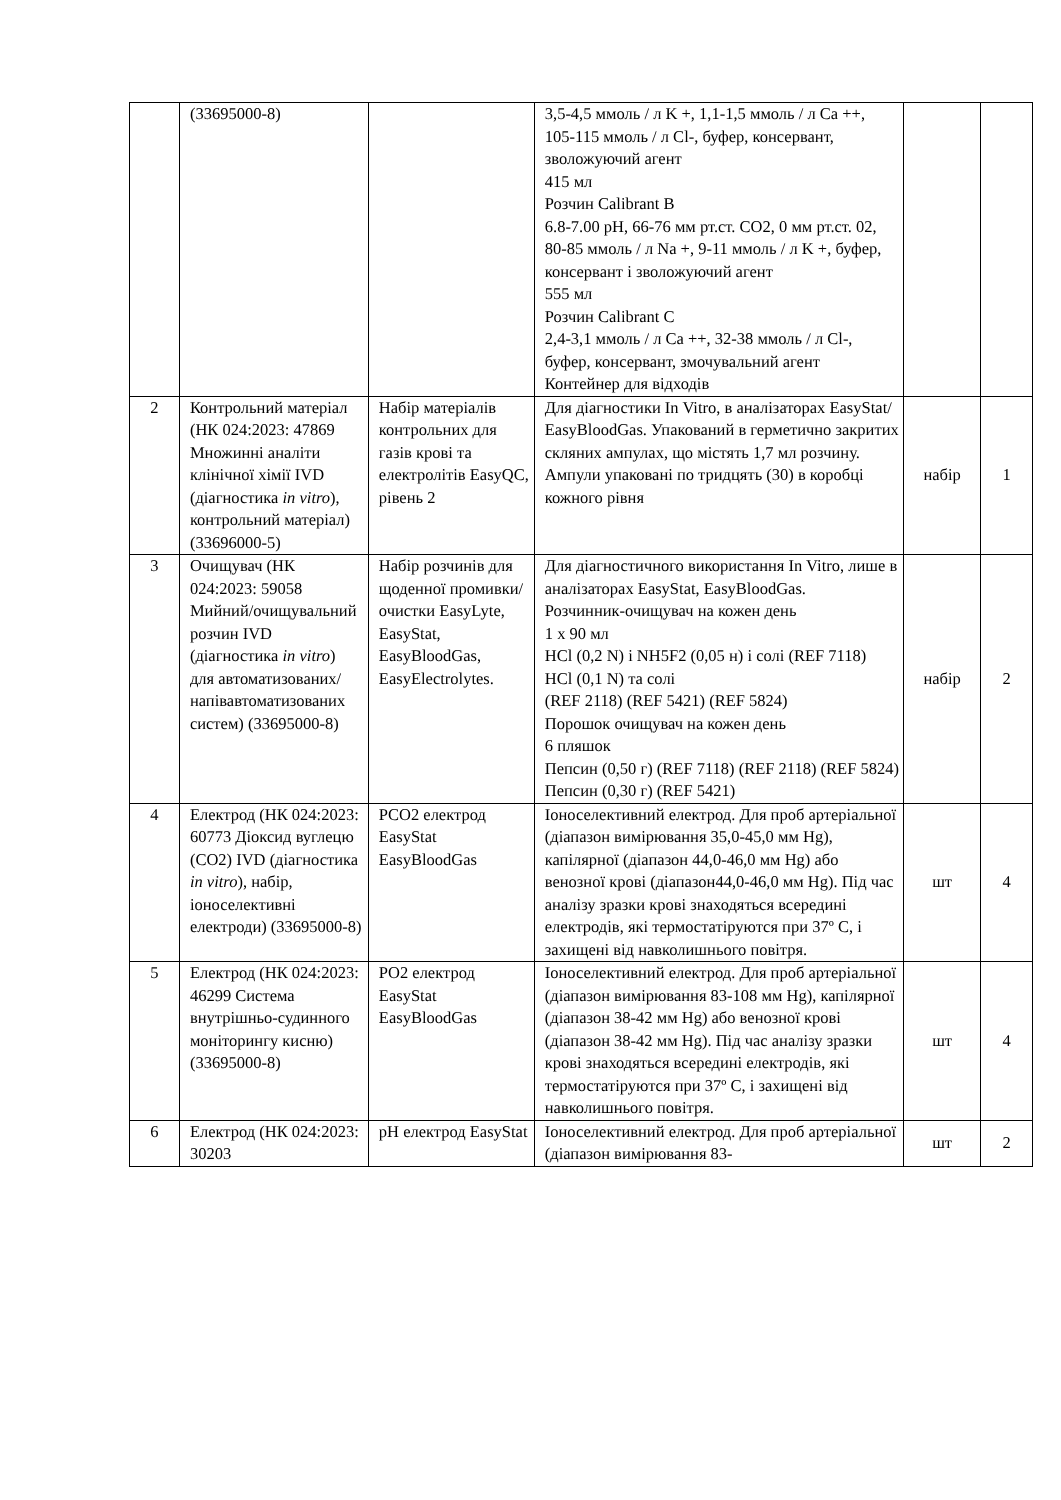| | (33695000-8) | | 3,5-4,5 ммоль / л K +, 1,1-1,5 ммоль / л Ca ++, 105-115 ммоль / л Cl-, буфер, консервант, зволожуючий агент 415 мл Розчин Calibrant B 6.8-7.00 pH, 66-76 мм рт.ст. CO2, 0 мм рт.ст. 02, 80-85 ммоль / л Na +, 9-11 ммоль / л K +, буфер, консервант і зволожуючий агент 555 мл Розчин Calibrant C 2,4-3,1 ммоль / л Ca ++, 32-38 ммоль / л Cl-, буфер, консервант, змочувальний агент Контейнер для відходів | | |
| 2 | Контрольний матеріал (НК 024:2023: 47869 Множинні аналіти клінічної хімії IVD (діагностика in vitro ), контрольний матеріал) (33696000-5) | Набір матеріалів контрольних для газів крові та електролітів EasyQC, рівень 2 | Для діагностики In Vitro, в аналізаторах EasyStat/ EasyBloodGas. Упакований в герметично закритих скляних ампулах, що містять 1,7 мл розчину. Ампули упаковані по тридцять (30) в коробці кожного рівня | набір | 1 |
| 3 | Очищувач (НК 024:2023: 59058 Мийний/очищувальний розчин IVD (діагностика in vitro ) для автоматизованих/ напівавтоматизованих систем) (33695000-8) | Набір розчинів для щоденної промивки/очистки EasyLyte, EasyStat, EasyBloodGas, EasyElectrolytes. | Для діагностичного використання In Vitro, лише в аналізаторах EasyStat, EasyBloodGas. Розчинник-очищувач на кожен день 1 x 90 мл HCl (0,2 N) і NH5F2 (0,05 н) і солі (REF 7118) HCl (0,1 N) та солі (REF 2118) (REF 5421) (REF 5824) Порошок очищувач на кожен день 6 пляшок Пепсин (0,50 г) (REF 7118) (REF 2118) (REF 5824) Пепсин (0,30 г) (REF 5421) | набір | 2 |
| 4 | Електрод (НК 024:2023: 60773 Діоксид вуглецю (CO2) IVD (діагностика in vitro ), набір, іоноселективні електроди) (33695000-8) | PCO2 електрод EasyStat EasyBloodGas | Іоноселективний електрод. Для проб артеріальної (діапазон вимірювання 35,0-45,0 мм Hg), капілярної (діапазон 44,0-46,0 мм Hg) або венозної крові (діапазон44,0-46,0 мм Hg). Під час аналізу зразки крові знаходяться всередині електродів, які термостатіруются при 37º C, і захищені від навколишнього повітря. | шт | 4 |
| 5 | Електрод (НК 024:2023: 46299 Система внутрішньо-судинного моніторингу кисню) (33695000-8) | PO2 електрод EasyStat EasyBloodGas | Іоноселективний електрод. Для проб артеріальної (діапазон вимірювання 83-108 мм Hg), капілярної (діапазон 38-42 мм Hg) або венозної крові (діапазон 38-42 мм Hg). Під час аналізу зразки крові знаходяться всередині електродів, які термостатіруются при 37º C, і захищені від навколишнього повітря. | шт | 4 |
| 6 | Електрод (НК 024:2023: 30203 | pH електрод EasyStat | Іоноселективний електрод. Для проб артеріальної (діапазон вимірювання 83- | шт | 2 |